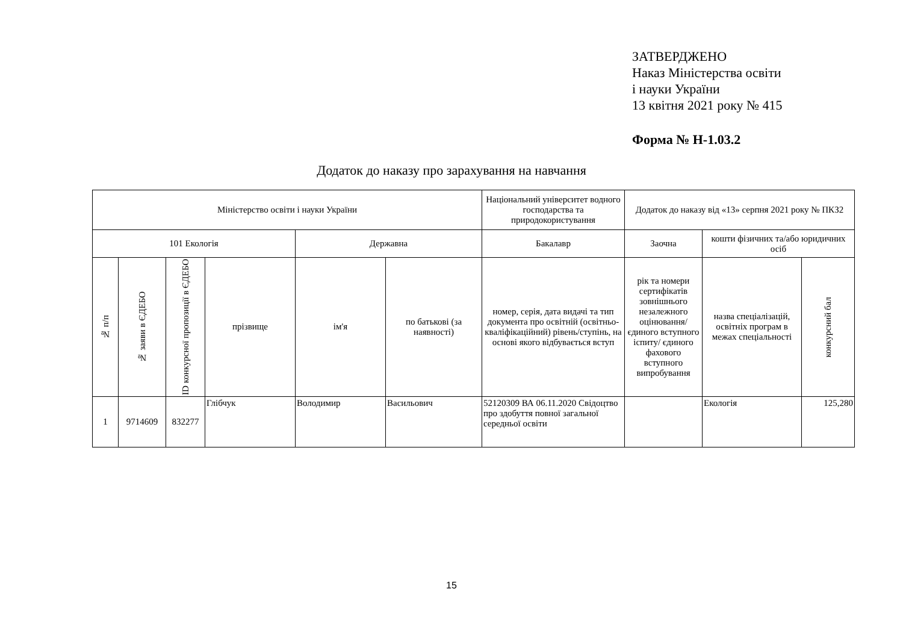ЗАТВЕРДЖЕНО
Наказ Міністерства освіти
і науки України
13 квітня 2021 року № 415
Форма № Н-1.03.2
Додаток до наказу про зарахування на навчання
| Міністерство освіти і науки України | | | | | | Національний університет водного господарства та природокористування | Додаток до наказу від «13» серпня 2021 року № ПКЗ2 | | |
| 101 Екологія | | | | Державна | | Бакалавр | Заочна | кошти фізичних та/або юридичних осіб | |
| № п/п | № заяви в ЄДЕБО | ID конкурсної пропозиції в ЄДЕБО | прізвище | ім'я | по батькові (за наявності) | номер, серія, дата видачі та тип документа про освітній (освітньо-кваліфікаційний) рівень/ступінь, на основі якого відбувається вступ | рік та номери сертифікатів зовнішнього незалежного оцінювання/ єдиного вступного іспиту/ єдиного фахового вступного випробування | назва спеціалізацій, освітніх програм в межах спеціальності | конкурсний бал |
| 1 | 9714609 | 832277 | Глібчук | Володимир | Васильович | 52120309 ВА 06.11.2020 Свідоцтво про здобуття повної загальної середньої освіти | | Екологія | 125,280 |
15